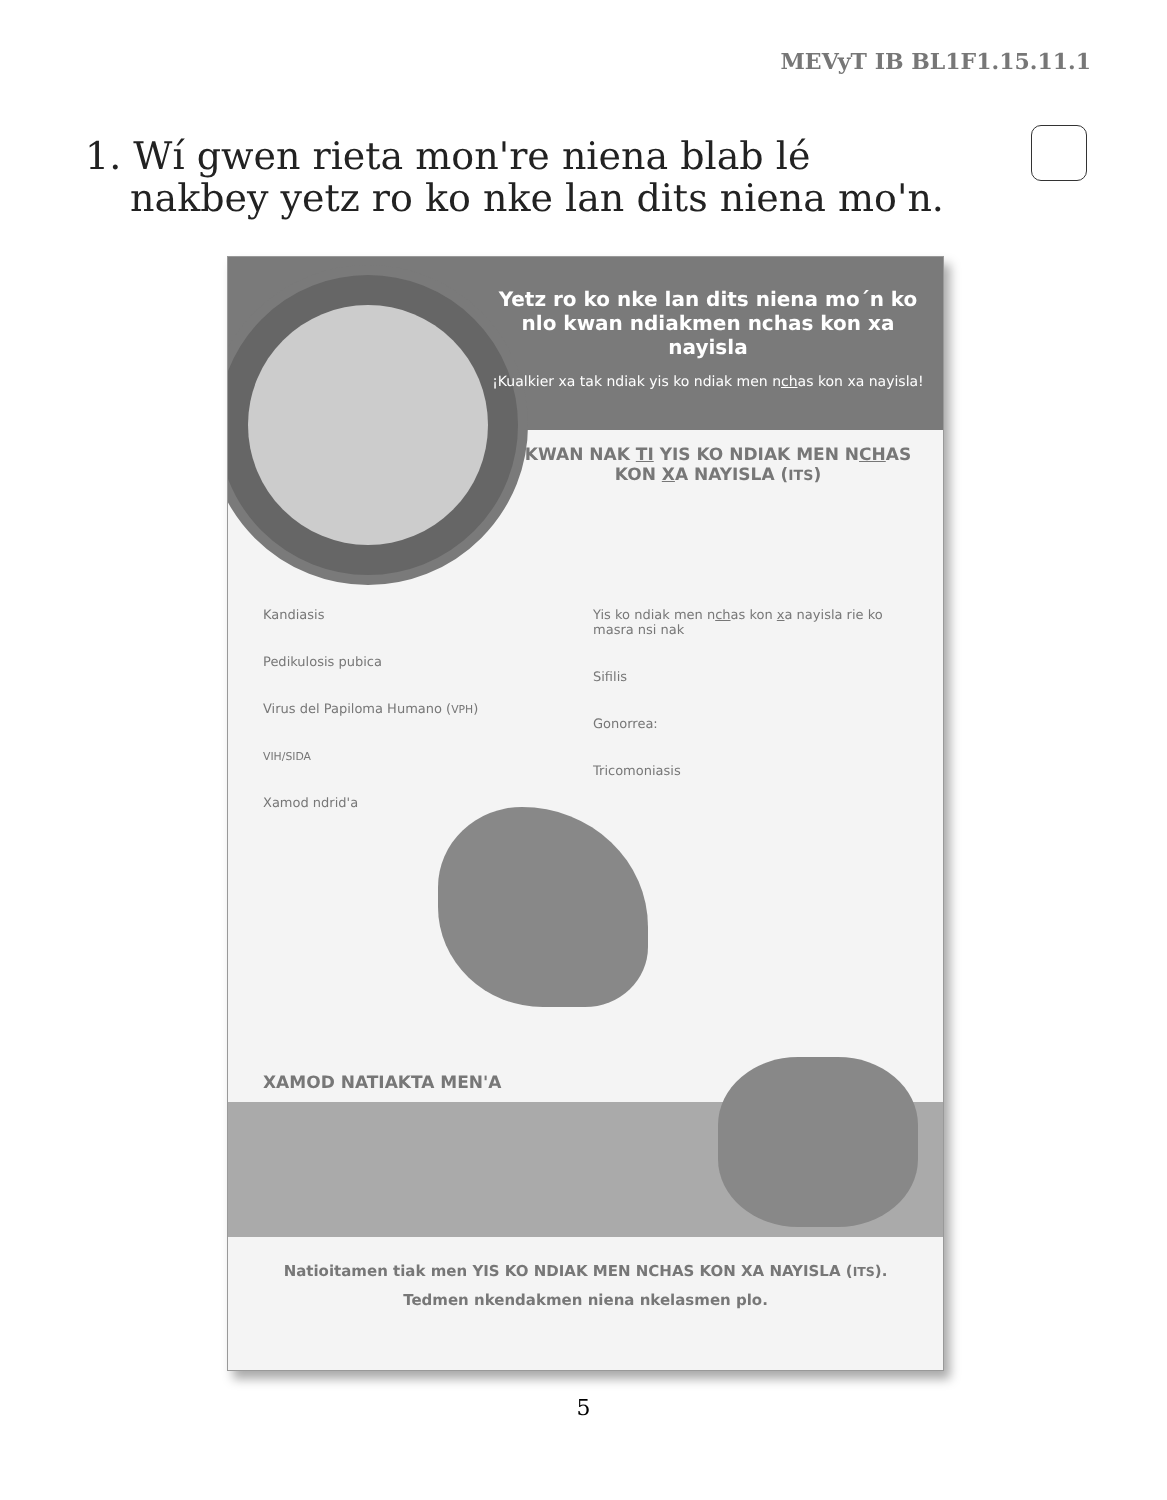MEVyT IB BL1F1.15.11.1
1. Wí gwen rieta monꞌre niena blab lé nakbey yetz ro ko nke lan dits niena moꞌn.
Yetz ro ko nke lan dits niena mo´n ko nlo kwan ndiakmen nchas kon xa nayisla
¡Kualkier xa tak ndiak yis ko ndiak men nchas kon xa nayisla!
KWAN NAK TI YIS KO NDIAK MEN NCHAS KON XA NAYISLA (ITS)
Kandiasis
Pedikulosis pubica
Virus del Papiloma Humano (VPH)
VIH/SIDA
Xamod ndrid'a
Yis ko ndiak men nchas kon xa nayisla rie ko masra nsi nak
Sifilis
Gonorrea:
Tricomoniasis
XAMOD NATIAKTA MEN'A
Natioitamen tiak men YIS KO NDIAK MEN NCHAS KON XA NAYISLA (ITS).
Tedmen nkendakmen niena nkelasmen plo.
5